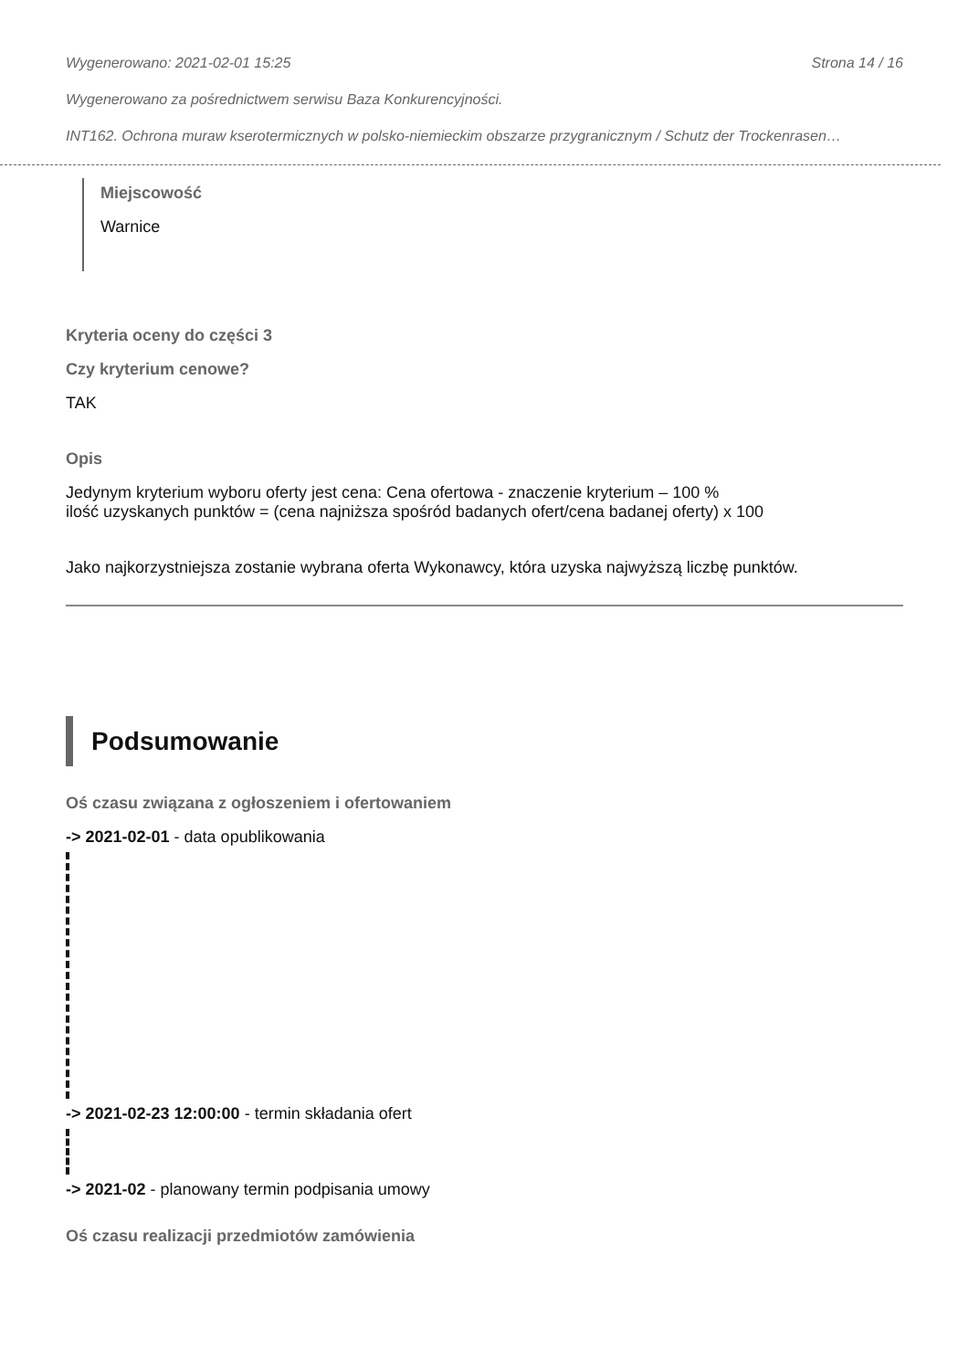Wygenerowano: 2021-02-01 15:25 Strona 14 / 16
Wygenerowano za pośrednictwem serwisu Baza Konkurencyjności.
INT162. Ochrona muraw kserotermicznych w polsko-niemieckim obszarze przygranicznym / Schutz der Trockenrasen…
Miejscowość
Warnice
Kryteria oceny do części 3
Czy kryterium cenowe?
TAK
Opis
Jedynym kryterium wyboru oferty jest cena: Cena ofertowa - znaczenie kryterium – 100 %
ilość uzyskanych punktów = (cena najniższa spośród badanych ofert/cena badanej oferty) x 100
Jako najkorzystniejsza zostanie wybrana oferta Wykonawcy, która uzyska najwyższą liczbę punktów.
Podsumowanie
Oś czasu związana z ogłoszeniem i ofertowaniem
-> 2021-02-01 - data opublikowania
-> 2021-02-23 12:00:00 - termin składania ofert
-> 2021-02 - planowany termin podpisania umowy
Oś czasu realizacji przedmiotów zamówienia